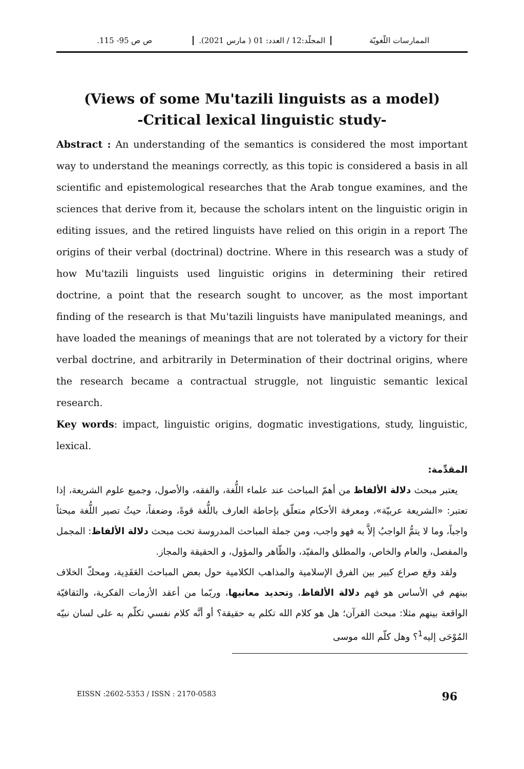الممارسات اللّغويّة المجلّد:12 / العدد: 01 ( مارس 2021). ص ص 95- 115.
(Views of some Mu'tazili linguists as a model)
-Critical lexical linguistic study-
Abstract : An understanding of the semantics is considered the most important way to understand the meanings correctly, as this topic is considered a basis in all scientific and epistemological researches that the Arab tongue examines, and the sciences that derive from it, because the scholars intent on the linguistic origin in editing issues, and the retired linguists have relied on this origin in a report The origins of their verbal (doctrinal) doctrine. Where in this research was a study of how Mu'tazili linguists used linguistic origins in determining their retired doctrine, a point that the research sought to uncover, as the most important finding of the research is that Mu'tazili linguists have manipulated meanings, and have loaded the meanings of meanings that are not tolerated by a victory for their verbal doctrine, and arbitrarily in Determination of their doctrinal origins, where the research became a contractual struggle, not linguistic semantic lexical research.
Key words: impact, linguistic origins, dogmatic investigations, study, linguistic, lexical.
المقدِّمة:
يعتبر مبحث دلالة الألفاظ من أهمّ المباحث عند علماء اللُّغة، والفقه، والأصول، وجميع علوم الشريعة، إذا تعتبر: «الشريعة عربيّة»، ومعرفة الأحكام متعلّق بإحاطة العارف باللُّغة قوةً، وضعفاً، حيثُ تصير اللُّغة مبحثاً واجباً، وما لا يتمُّ الواجبُ إلاَّ به فهو واجب، ومن جملة المباحث المدروسة تحت مبحث دلالة الألفاظ: المجمل والمفصل، والعام والخاص، والمطلق والمقيّد، والظّاهر والمؤول، و الحقيقة والمجاز.
ولقد وقع صراع كبير بين الفرق الإسلامية والمذاهب الكلامية حول بعض المباحث العَقَدِية، ومحكّ الخلاف بينهم في الأساس هو فهم دلالة الألفاظ، وتحديد معانيها، وربّما من أعقد الأزمات الفكرية، والثقافيّة الواقعة بينهم مثلا: مبحث القرآن؛ هل هو كلام الله تكلم به حقيقة؟ أو أنَّه كلام نفسي تكلّم به على لسان نبيّه المُوْحَى إليه<sup>1</sup>؟ وهل كلّم الله موسى
EISSN :2602-5353 / ISSN : 2170-0583 96